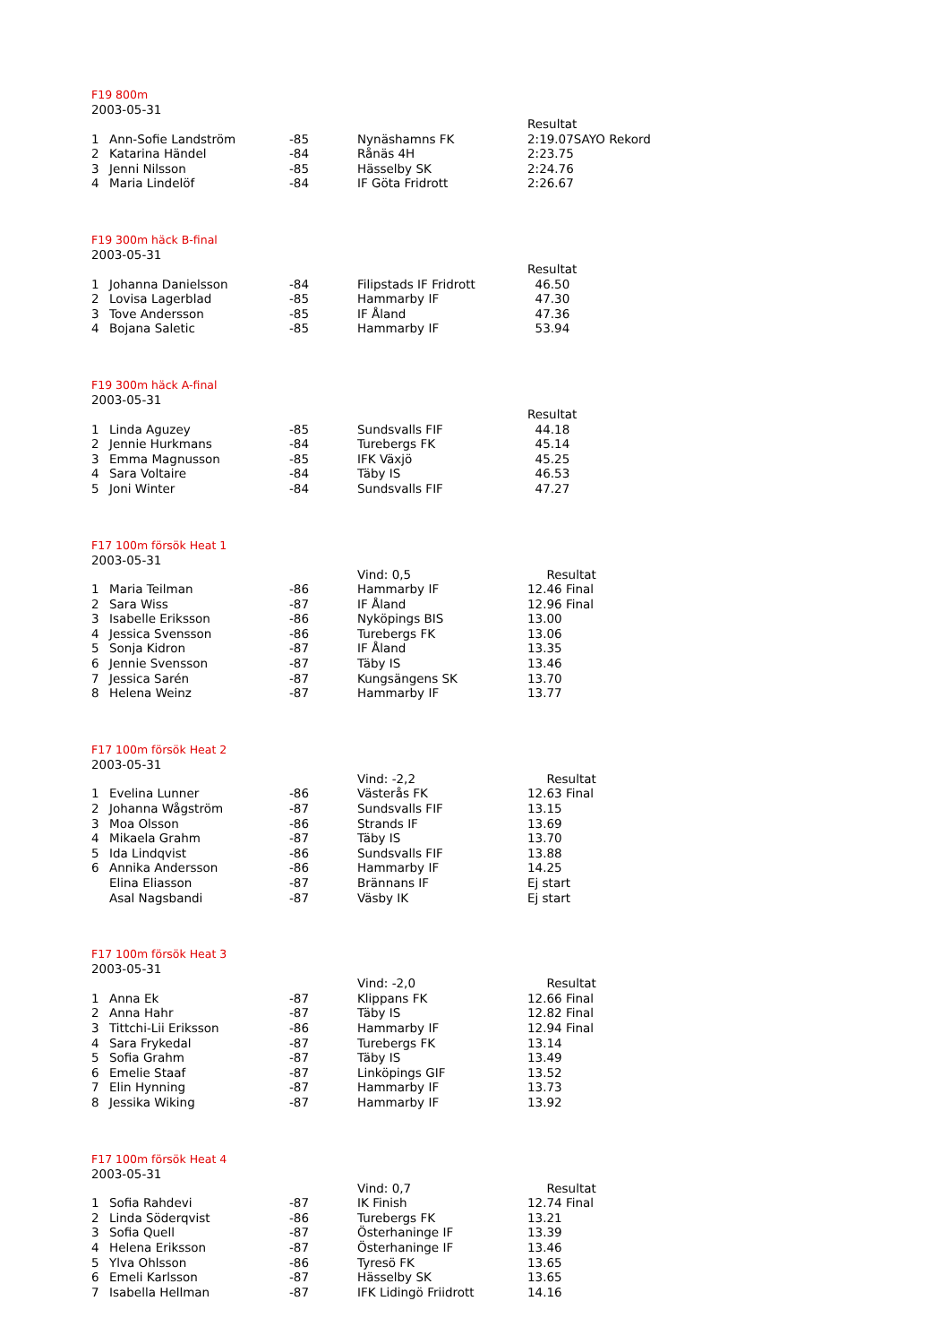F19 800m
2003-05-31
| | | | | Resultat |
| 1 | Ann-Sofie Landström | -85 | Nynäshamns FK | 2:19.07SAYO Rekord |
| 2 | Katarina Händel | -84 | Rånäs 4H | 2:23.75 |
| 3 | Jenni Nilsson | -85 | Hässelby SK | 2:24.76 |
| 4 | Maria Lindelöf | -84 | IF Göta Fridrott | 2:26.67 |
F19 300m häck B-final
2003-05-31
| | | | | Resultat |
| 1 | Johanna Danielsson | -84 | Filipstads IF Fridrott | 46.50 |
| 2 | Lovisa Lagerblad | -85 | Hammarby IF | 47.30 |
| 3 | Tove Andersson | -85 | IF Åland | 47.36 |
| 4 | Bojana Saletic | -85 | Hammarby IF | 53.94 |
F19 300m häck A-final
2003-05-31
| | | | | Resultat |
| 1 | Linda Aguzey | -85 | Sundsvalls FIF | 44.18 |
| 2 | Jennie Hurkmans | -84 | Turebergs FK | 45.14 |
| 3 | Emma Magnusson | -85 | IFK Växjö | 45.25 |
| 4 | Sara Voltaire | -84 | Täby IS | 46.53 |
| 5 | Joni Winter | -84 | Sundsvalls FIF | 47.27 |
F17 100m försök Heat 1
2003-05-31
| | | | Vind: 0,5 | Resultat |
| 1 | Maria Teilman | -86 | Hammarby IF | 12.46 Final |
| 2 | Sara Wiss | -87 | IF Åland | 12.96 Final |
| 3 | Isabelle Eriksson | -86 | Nyköpings BIS | 13.00 |
| 4 | Jessica Svensson | -86 | Turebergs FK | 13.06 |
| 5 | Sonja Kidron | -87 | IF Åland | 13.35 |
| 6 | Jennie Svensson | -87 | Täby IS | 13.46 |
| 7 | Jessica Sarén | -87 | Kungsängens SK | 13.70 |
| 8 | Helena Weinz | -87 | Hammarby IF | 13.77 |
F17 100m försök Heat 2
2003-05-31
| | | | Vind: -2,2 | Resultat |
| 1 | Evelina Lunner | -86 | Västerås FK | 12.63 Final |
| 2 | Johanna Wågström | -87 | Sundsvalls FIF | 13.15 |
| 3 | Moa Olsson | -86 | Strands IF | 13.69 |
| 4 | Mikaela Grahm | -87 | Täby IS | 13.70 |
| 5 | Ida Lindqvist | -86 | Sundsvalls FIF | 13.88 |
| 6 | Annika Andersson | -86 | Hammarby IF | 14.25 |
| | Elina Eliasson | -87 | Brännans IF | Ej start |
| | Asal Nagsbandi | -87 | Väsby IK | Ej start |
F17 100m försök Heat 3
2003-05-31
| | | | Vind: -2,0 | Resultat |
| 1 | Anna Ek | -87 | Klippans FK | 12.66 Final |
| 2 | Anna Hahr | -87 | Täby IS | 12.82 Final |
| 3 | Tittchi-Lii Eriksson | -86 | Hammarby IF | 12.94 Final |
| 4 | Sara Frykedal | -87 | Turebergs FK | 13.14 |
| 5 | Sofia Grahm | -87 | Täby IS | 13.49 |
| 6 | Emelie Staaf | -87 | Linköpings GIF | 13.52 |
| 7 | Elin Hynning | -87 | Hammarby IF | 13.73 |
| 8 | Jessika Wiking | -87 | Hammarby IF | 13.92 |
F17 100m försök Heat 4
2003-05-31
| | | | Vind: 0,7 | Resultat |
| 1 | Sofia Rahdevi | -87 | IK Finish | 12.74 Final |
| 2 | Linda Söderqvist | -86 | Turebergs FK | 13.21 |
| 3 | Sofia Quell | -87 | Österhaninge IF | 13.39 |
| 4 | Helena Eriksson | -87 | Österhaninge IF | 13.46 |
| 5 | Ylva Ohlsson | -86 | Tyresö FK | 13.65 |
| 6 | Emeli Karlsson | -87 | Hässelby SK | 13.65 |
| 7 | Isabella Hellman | -87 | IFK Lidingö Friidrott | 14.16 |